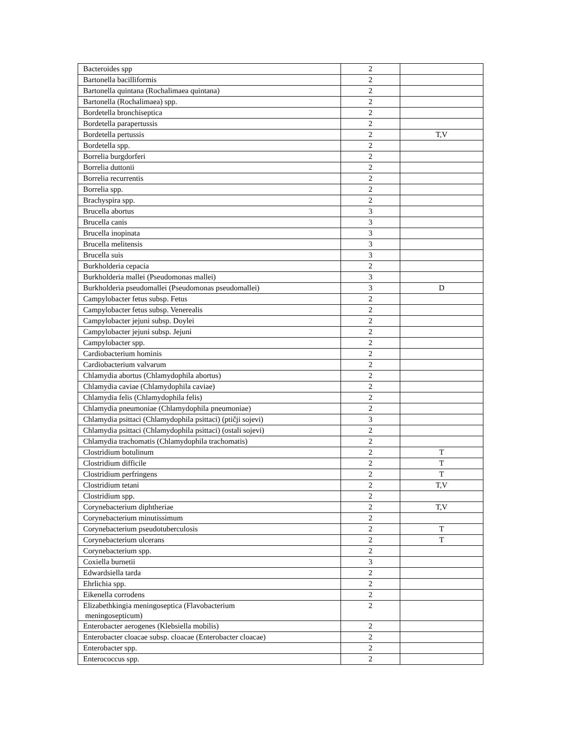| Bacteroides spp | 2 | |
| Bartonella bacilliformis | 2 | |
| Bartonella quintana (Rochalimaea quintana) | 2 | |
| Bartonella (Rochalimaea) spp. | 2 | |
| Bordetella bronchiseptica | 2 | |
| Bordetella parapertussis | 2 | |
| Bordetella pertussis | 2 | T,V |
| Bordetella spp. | 2 | |
| Borrelia burgdorferi | 2 | |
| Borrelia duttonii | 2 | |
| Borrelia recurrentis | 2 | |
| Borrelia spp. | 2 | |
| Brachyspira spp. | 2 | |
| Brucella abortus | 3 | |
| Brucella canis | 3 | |
| Brucella inopinata | 3 | |
| Brucella melitensis | 3 | |
| Brucella suis | 3 | |
| Burkholderia cepacia | 2 | |
| Burkholderia mallei (Pseudomonas mallei) | 3 | |
| Burkholderia pseudomallei (Pseudomonas pseudomallei) | 3 | D |
| Campylobacter fetus subsp. Fetus | 2 | |
| Campylobacter fetus subsp. Venerealis | 2 | |
| Campylobacter jejuni subsp. Doylei | 2 | |
| Campylobacter jejuni subsp. Jejuni | 2 | |
| Campylobacter spp. | 2 | |
| Cardiobacterium hominis | 2 | |
| Cardiobacterium valvarum | 2 | |
| Chlamydia abortus (Chlamydophila abortus) | 2 | |
| Chlamydia caviae (Chlamydophila caviae) | 2 | |
| Chlamydia felis (Chlamydophila felis) | 2 | |
| Chlamydia pneumoniae (Chlamydophila pneumoniae) | 2 | |
| Chlamydia psittaci (Chlamydophila psittaci) (ptičji sojevi) | 3 | |
| Chlamydia psittaci (Chlamydophila psittaci) (ostali sojevi) | 2 | |
| Chlamydia trachomatis (Chlamydophila trachomatis) | 2 | |
| Clostridium botulinum | 2 | T |
| Clostridium difficile | 2 | T |
| Clostridium perfringens | 2 | T |
| Clostridium tetani | 2 | T,V |
| Clostridium spp. | 2 | |
| Corynebacterium diphtheriae | 2 | T,V |
| Corynebacterium minutissimum | 2 | |
| Corynebacterium pseudotuberculosis | 2 | T |
| Corynebacterium ulcerans | 2 | T |
| Corynebacterium spp. | 2 | |
| Coxiella burnetii | 3 | |
| Edwardsiella tarda | 2 | |
| Ehrlichia spp. | 2 | |
| Eikenella corrodens | 2 | |
| Elizabethkingia meningoseptica (Flavobacterium meningosepticum) | 2 | |
| Enterobacter aerogenes (Klebsiella mobilis) | 2 | |
| Enterobacter cloacae subsp. cloacae (Enterobacter cloacae) | 2 | |
| Enterobacter spp. | 2 | |
| Enterococcus spp. | 2 | |